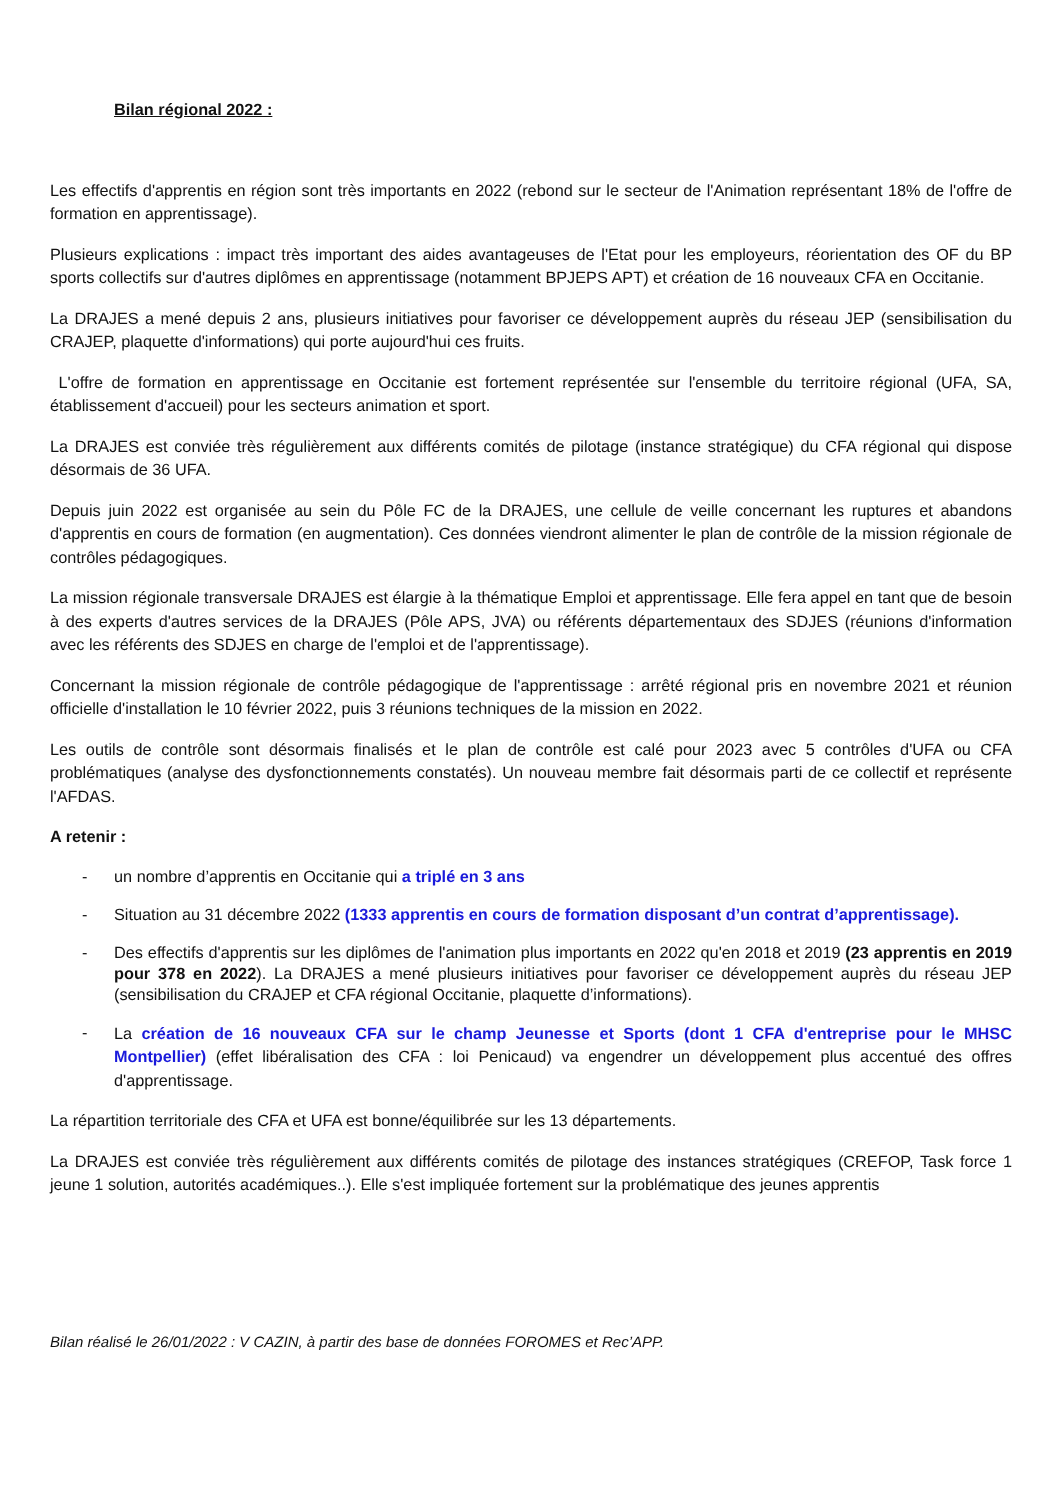Bilan régional 2022 :
Les effectifs d'apprentis en région sont très importants en 2022 (rebond sur le secteur de l'Animation représentant 18% de l'offre de formation en apprentissage).
Plusieurs explications : impact très important des aides avantageuses de l'Etat pour les employeurs, réorientation des OF du BP sports collectifs sur d'autres diplômes en apprentissage (notamment BPJEPS APT) et création de 16 nouveaux CFA en Occitanie.
La DRAJES a mené depuis 2 ans, plusieurs initiatives pour favoriser ce développement auprès du réseau JEP (sensibilisation du CRAJEP, plaquette d'informations) qui porte aujourd'hui ces fruits.
L'offre de formation en apprentissage en Occitanie est fortement représentée sur l'ensemble du territoire régional (UFA, SA, établissement d'accueil) pour les secteurs animation et sport.
La DRAJES est conviée très régulièrement aux différents comités de pilotage (instance stratégique) du CFA régional qui dispose désormais de 36 UFA.
Depuis juin 2022 est organisée au sein du Pôle FC de la DRAJES, une cellule de veille concernant les ruptures et abandons d'apprentis en cours de formation (en augmentation). Ces données viendront alimenter le plan de contrôle de la mission régionale de contrôles pédagogiques.
La mission régionale transversale DRAJES est élargie à la thématique Emploi et apprentissage. Elle fera appel en tant que de besoin à des experts d'autres services de la DRAJES (Pôle APS, JVA) ou référents départementaux des SDJES (réunions d'information avec les référents des SDJES en charge de l'emploi et de l'apprentissage).
Concernant la mission régionale de contrôle pédagogique de l'apprentissage : arrêté régional pris en novembre 2021 et réunion officielle d'installation le 10 février 2022, puis 3 réunions techniques de la mission en 2022.
Les outils de contrôle sont désormais finalisés et le plan de contrôle est calé pour 2023 avec 5 contrôles d'UFA ou CFA problématiques (analyse des dysfonctionnements constatés). Un nouveau membre fait désormais parti de ce collectif et représente l'AFDAS.
A retenir :
- un nombre d’apprentis en Occitanie qui a triplé en 3 ans
- Situation au 31 décembre 2022 (1333 apprentis en cours de formation disposant d’un contrat d’apprentissage).
- Des effectifs d'apprentis sur les diplômes de l'animation plus importants en 2022 qu'en 2018 et 2019 (23 apprentis en 2019 pour 378 en 2022). La DRAJES a mené plusieurs initiatives pour favoriser ce développement auprès du réseau JEP (sensibilisation du CRAJEP et CFA régional Occitanie, plaquette d’informations).
- La création de 16 nouveaux CFA sur le champ Jeunesse et Sports (dont 1 CFA d'entreprise pour le MHSC Montpellier) (effet libéralisation des CFA : loi Penicaud) va engendrer un développement plus accentué des offres d'apprentissage.
La répartition territoriale des CFA et UFA est bonne/équilibrée sur les 13 départements.
La DRAJES est conviée très régulièrement aux différents comités de pilotage des instances stratégiques (CREFOP, Task force 1 jeune 1 solution, autorités académiques..). Elle s'est impliquée fortement sur la problématique des jeunes apprentis
Bilan réalisé le 26/01/2022 : V CAZIN, à partir des base de données FOROMES et Rec’APP.